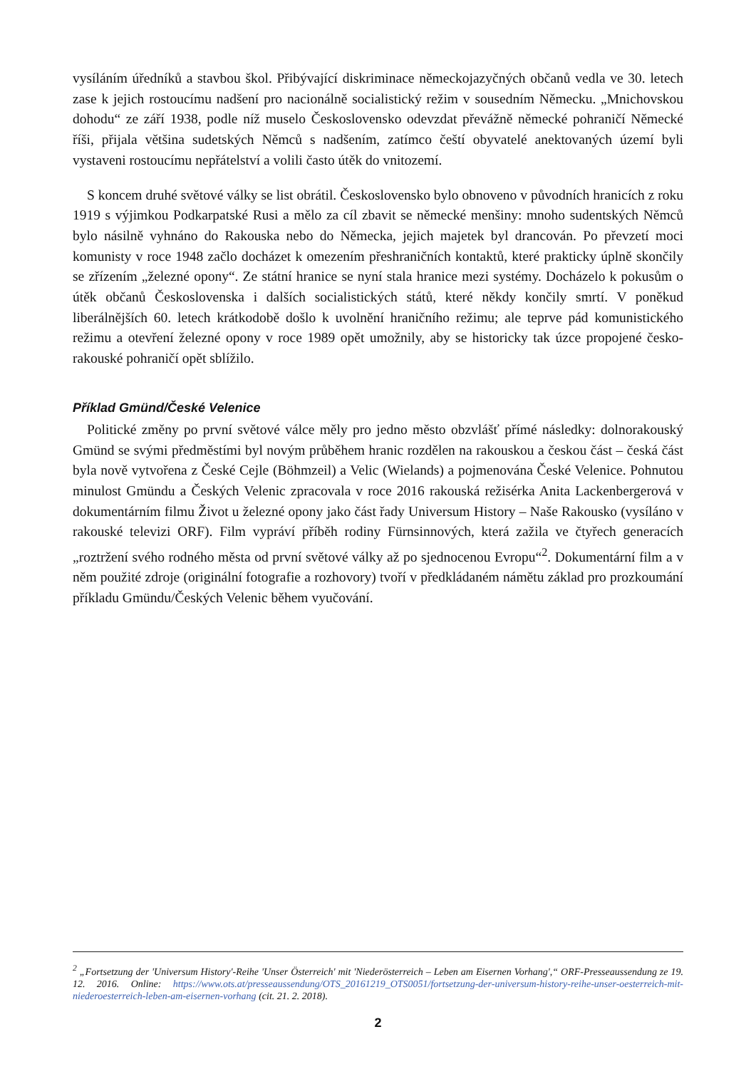vysíláním úředníků a stavbou škol. Přibývající diskriminace německojazyčných občanů vedla ve 30. letech zase k jejich rostoucímu nadšení pro nacionálně socialistický režim v sousedním Německu. „Mnichovskou dohodu“ ze září 1938, podle níž muselo Československo odevzdat převážně německé pohraničí Německé říši, přijala většina sudetských Němců s nadšením, zatímco čeští obyvatelé anektovaných území byli vystaveni rostoucímu nepřátelství a volili často útěk do vnitozemí.
S koncem druhé světové války se list obrátil. Československo bylo obnoveno v původních hranicích z roku 1919 s výjimkou Podkarpatské Rusi a mělo za cíl zbavit se německé menšiny: mnoho sudentských Němců bylo násilně vyhnáno do Rakouska nebo do Německa, jejich majetek byl drancován. Po převzetí moci komunisty v roce 1948 začlo docházet k omezením přeshraničních kontaktů, které prakticky úplně skončily se zřízením „železné opony“. Ze státní hranice se nyní stala hranice mezi systémy. Docházelo k pokusům o útěk občanů Československa i dalších socialistických států, které někdy končily smrtí. V poněkud liberálnějších 60. letech krátkodobě došlo k uvolnění hraničního režimu; ale teprve pád komunistického režimu a otevření železné opony v roce 1989 opět umožnily, aby se historicky tak úzce propojené česko-rakouské pohraničí opět sblížilo.
Příklad Gmünd/České Velenice
Politické změny po první světové válce měly pro jedno město obzvlášť přímé následky: dolnorakouský Gmünd se svými předměstími byl novým průběhem hranic rozdělen na rakouskou a českou část – česká část byla nově vytvořena z České Cejle (Böhmzeil) a Velic (Wielands) a pojmenována České Velenice. Pohnutou minulost Gmündu a Českých Velenic zpracovala v roce 2016 rakouská režisérka Anita Lackenbergerová v dokumentárním filmu Život u železné opony jako část řady Universum History – Naše Rakousko (vysíláno v rakouské televizi ORF). Film vypráví příběh rodiny Fürnsinnových, která zažila ve čtyřech generacích „roztržení svého rodného města od první světové války až po sjednocenou Evropu“<sup>2</sup>. Dokumentární film a v něm použité zdroje (originální fotografie a rozhovory) tvoří v předkládaném námětu základ pro prozkoumání příkladu Gmündu/Českých Velenic během vyučování.
<sup>2</sup> „Fortsetzung der 'Universum History'-Reihe 'Unser Österreich' mit 'Niederösterreich – Leben am Eisernen Vorhang',“ ORF-Presseaussendung ze 19. 12. 2016. Online: https://www.ots.at/presseaussendung/OTS_20161219_OTS0051/fortsetzung-der-universum-history-reihe-unser-oesterreich-mit-niederoesterreich-leben-am-eisernen-vorhang (cit. 21. 2. 2018).
2